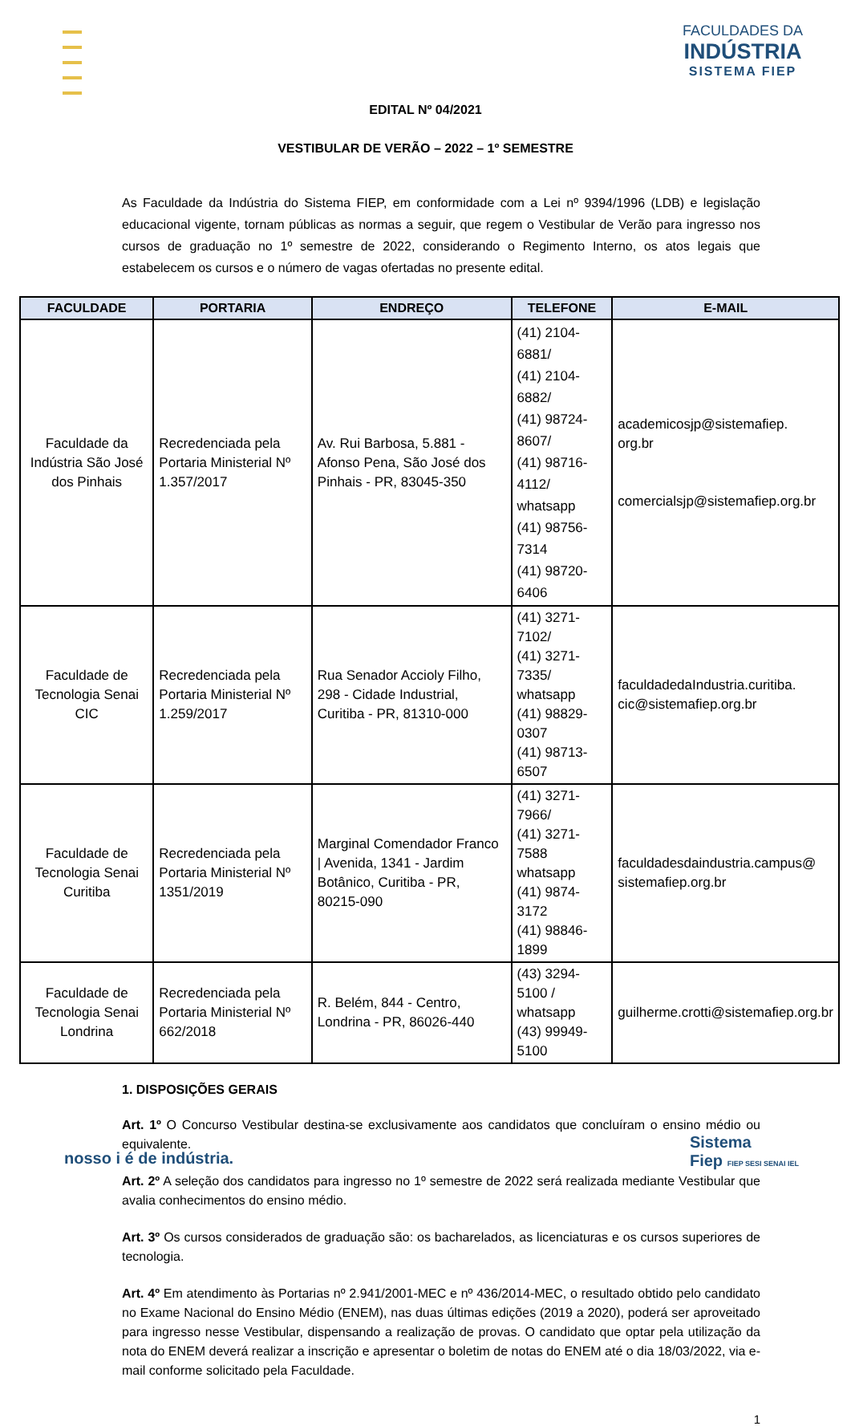FACULDADES DA
INDÚSTRIA
SISTEMA FIEP
EDITAL Nº 04/2021
VESTIBULAR DE VERÃO – 2022 – 1º SEMESTRE
As Faculdade da Indústria do Sistema FIEP, em conformidade com a Lei nº 9394/1996 (LDB) e legislação educacional vigente, tornam públicas as normas a seguir, que regem o Vestibular de Verão para ingresso nos cursos de graduação no 1º semestre de 2022, considerando o Regimento Interno, os atos legais que estabelecem os cursos e o número de vagas ofertadas no presente edital.
| FACULDADE | PORTARIA | ENDREÇO | TELEFONE | E-MAIL |
| --- | --- | --- | --- | --- |
| Faculdade da Indústria São José dos Pinhais | Recredenciada pela Portaria Ministerial Nº 1.357/2017 | Av. Rui Barbosa, 5.881 - Afonso Pena, São José dos Pinhais - PR, 83045-350 | (41) 2104-6881/ (41) 2104-6882/ (41) 98724- 8607/ (41) 98716- 4112/ whatsapp (41) 98756-7314 (41) 98720- 6406 | academicosjp@sistemafiep. org.br comercialsjp@sistemafiep.org.br |
| Faculdade de Tecnologia Senai CIC | Recredenciada pela Portaria Ministerial Nº 1.259/2017 | Rua Senador Accioly Filho, 298 - Cidade Industrial, Curitiba - PR, 81310-000 | (41) 3271-7102/ (41) 3271-7335/ whatsapp (41) 98829-0307 (41) 98713-6507 | faculdadedaIndustria.curitiba. cic@sistemafiep.org.br |
| Faculdade de Tecnologia Senai Curitiba | Recredenciada pela Portaria Ministerial Nº 1351/2019 | Marginal Comendador Franco / Avenida, 1341 - Jardim Botânico, Curitiba - PR, 80215-090 | (41) 3271-7966/ (41) 3271-7588 whatsapp (41) 9874-3172 (41) 98846-1899 | faculdadesdaindustria.campus@ sistemafiep.org.br |
| Faculdade de Tecnologia Senai Londrina | Recredenciada pela Portaria Ministerial Nº 662/2018 | R. Belém, 844 - Centro, Londrina - PR, 86026-440 | (43) 3294-5100 / whatsapp (43) 99949-5100 | guilherme.crotti@sistemafiep.org.br |
1. DISPOSIÇÕES GERAIS
Art. 1º O Concurso Vestibular destina-se exclusivamente aos candidatos que concluíram o ensino médio ou equivalente.
Art. 2º A seleção dos candidatos para ingresso no 1º semestre de 2022 será realizada mediante Vestibular que avalia conhecimentos do ensino médio.
Art. 3º Os cursos considerados de graduação são: os bacharelados, as licenciaturas e os cursos superiores de tecnologia.
Art. 4º Em atendimento às Portarias nº 2.941/2001-MEC e nº 436/2014-MEC, o resultado obtido pelo candidato no Exame Nacional do Ensino Médio (ENEM), nas duas últimas edições (2019 a 2020), poderá ser aproveitado para ingresso nesse Vestibular, dispensando a realização de provas. O candidato que optar pela utilização da nota do ENEM deverá realizar a inscrição e apresentar o boletim de notas do ENEM até o dia 18/03/2022, via e-mail conforme solicitado pela Faculdade.
1
nosso i é de indústria.
Sistema
Fiep FIEP SESI SENAI IEL